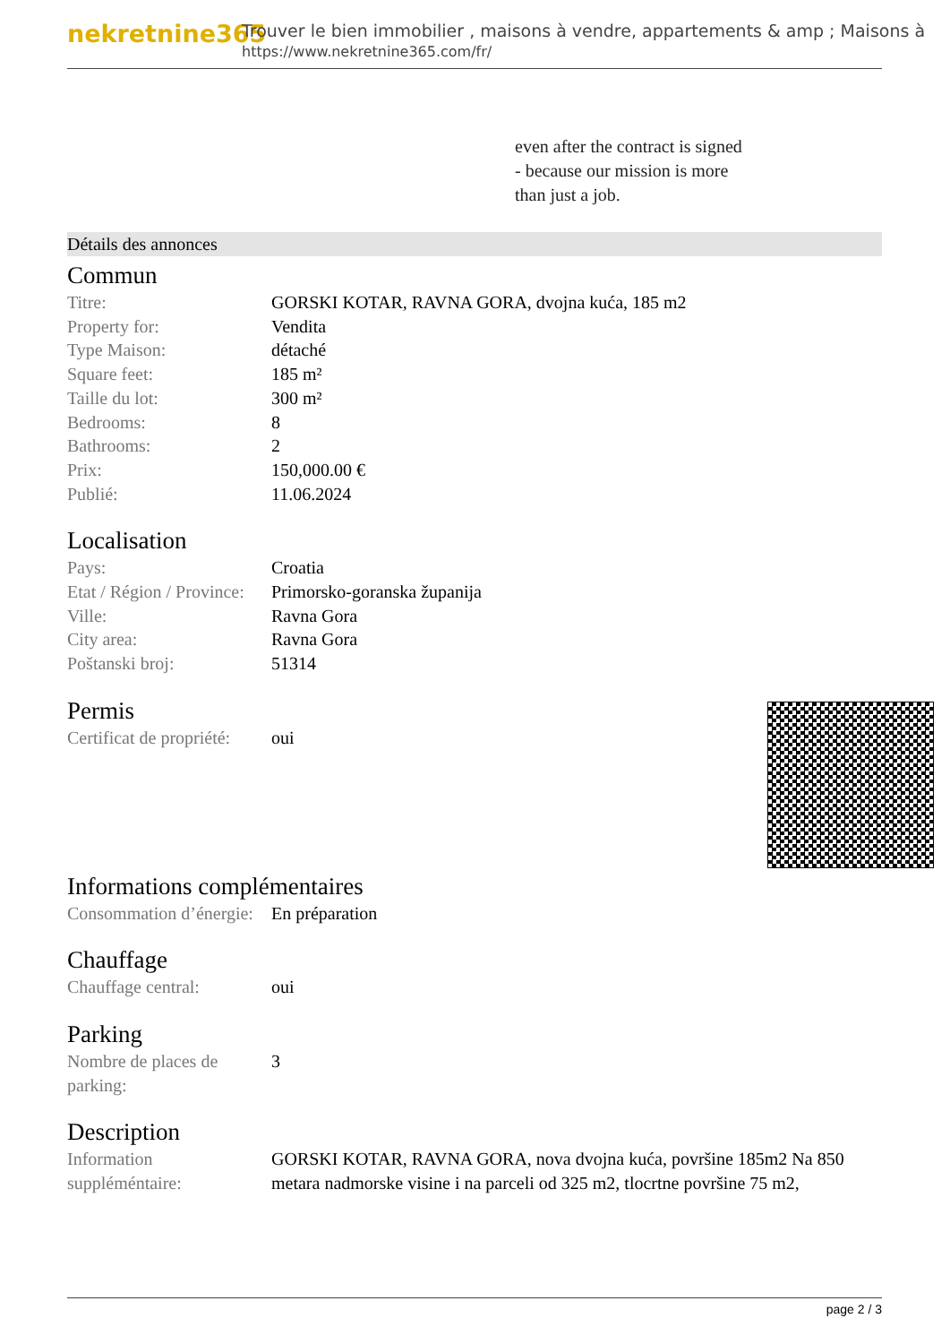nekretnine365
Trouver le bien immobilier , maisons à vendre, appartements & amp ; Maisons à
https://www.nekretnine365.com/fr/
even after the contract is signed
- because our mission is more
than just a job.
Détails des annonces
Commun
| Titre: | GORSKI KOTAR, RAVNA GORA, dvojna kuća, 185 m2 |
| Property for: | Vendita |
| Type Maison: | détaché |
| Square feet: | 185 m² |
| Taille du lot: | 300 m² |
| Bedrooms: | 8 |
| Bathrooms: | 2 |
| Prix: | 150,000.00 € |
| Publié: | 11.06.2024 |
Localisation
| Pays: | Croatia |
| Etat / Région / Province: | Primorsko-goranska županija |
| Ville: | Ravna Gora |
| City area: | Ravna Gora |
| Poštanski broj: | 51314 |
Permis
| Certificat de propriété: | oui |
Informations complémentaires
| Consommation d’énergie: | En préparation |
Chauffage
| Chauffage central: | oui |
Parking
| Nombre de places de parking: | 3 |
Description
| Information suppléméntaire: | GORSKI KOTAR, RAVNA GORA, nova dvojna kuća, površine 185m2 Na 850 metara nadmorske visine i na parceli od 325 m2, tlocrtne površine 75 m2, |
page 2 / 3